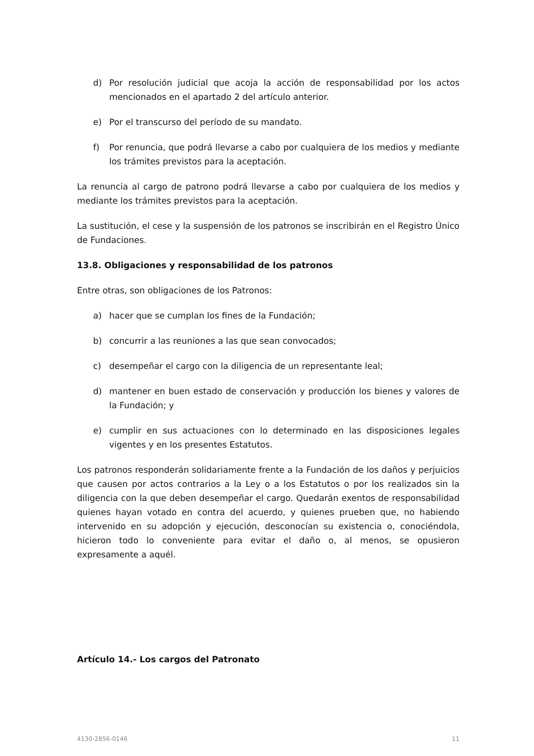d) Por resolución judicial que acoja la acción de responsabilidad por los actos mencionados en el apartado 2 del artículo anterior.
e) Por el transcurso del período de su mandato.
f) Por renuncia, que podrá llevarse a cabo por cualquiera de los medios y mediante los trámites previstos para la aceptación.
La renuncia al cargo de patrono podrá llevarse a cabo por cualquiera de los medios y mediante los trámites previstos para la aceptación.
La sustitución, el cese y la suspensión de los patronos se inscribirán en el Registro Único de Fundaciones.
13.8. Obligaciones y responsabilidad de los patronos
Entre otras, son obligaciones de los Patronos:
a) hacer que se cumplan los fines de la Fundación;
b) concurrir a las reuniones a las que sean convocados;
c) desempeñar el cargo con la diligencia de un representante leal;
d) mantener en buen estado de conservación y producción los bienes y valores de la Fundación; y
e) cumplir en sus actuaciones con lo determinado en las disposiciones legales vigentes y en los presentes Estatutos.
Los patronos responderán solidariamente frente a la Fundación de los daños y perjuicios que causen por actos contrarios a la Ley o a los Estatutos o por los realizados sin la diligencia con la que deben desempeñar el cargo. Quedarán exentos de responsabilidad quienes hayan votado en contra del acuerdo, y quienes prueben que, no habiendo intervenido en su adopción y ejecución, desconocían su existencia o, conociéndola, hicieron todo lo conveniente para evitar el daño o, al menos, se opusieron expresamente a aquél.
Artículo 14.- Los cargos del Patronato
4130-2856-0146 11